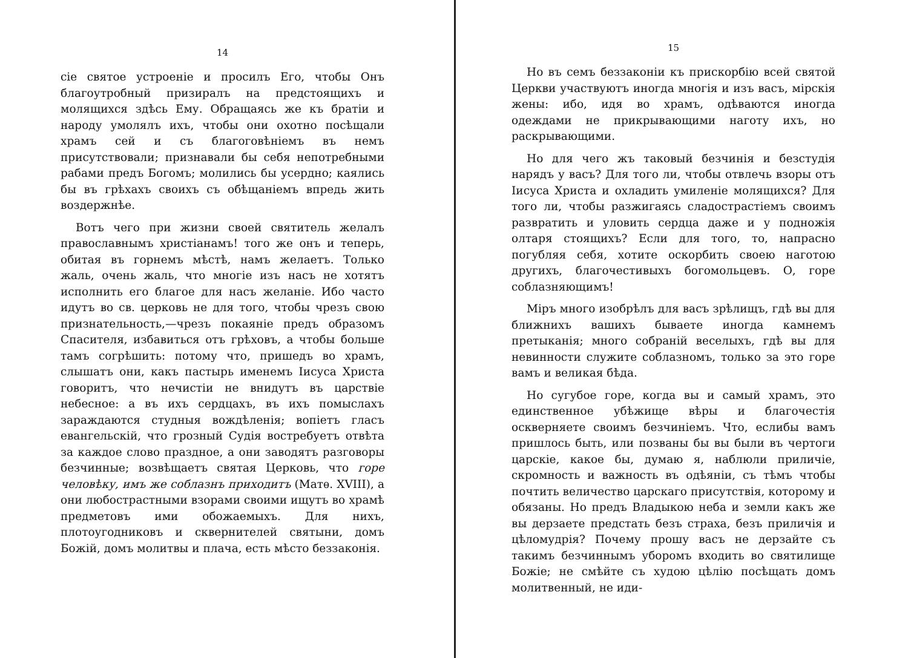14
сіе святое устроеніе и просилъ Его, чтобы Онъ благоутробный призиралъ на предстоящихъ и молящихся здѣсь Ему. Обращаясь же къ братіи и народу умолялъ ихъ, чтобы они охотно посѣщали храмъ сей и съ благоговѣніемъ въ немъ присутствовали; признавали бы себя непотребными рабами предъ Богомъ; молились бы усердно; каялись бы въ грѣхахъ своихъ съ обѣщаніемъ впредь жить воздержнѣе.
Вотъ чего при жизни своей святитель желалъ православнымъ христіанамъ! того же онъ и теперь, обитая въ горнемъ мѣстѣ, намъ желаетъ. Только жаль, очень жаль, что многіе изъ насъ не хотятъ исполнить его благое для насъ желаніе. Ибо часто идутъ во св. церковь не для того, чтобы чрезъ свою признательность,—чрезъ покаяніе предъ образомъ Спасителя, избавиться отъ грѣховъ, а чтобы больше тамъ согрѣшить: потому что, пришедъ во храмъ, слышатъ они, какъ пастырь именемъ Іисуса Христа говоритъ, что нечистіи не внидутъ въ царствіе небесное: а въ ихъ сердцахъ, въ ихъ помыслахъ зараждаются студныя вождѣленія; вопіетъ гласъ евангельскій, что грозный Судія востребуетъ отвѣта за каждое слово праздное, а они заводятъ разговоры безчинные; возвѣщаетъ святая Церковь, что горе человѣку, имъ же соблазнъ приходитъ (Матѳ. XVIII), а они любострастными взорами своими ищутъ во храмѣ предметовъ ими обожаемыхъ. Для нихъ, плотоугодниковъ и сквернителей святыни, домъ Божій, домъ молитвы и плача, есть мѣсто беззаконія.
15
Но въ семъ беззаконіи къ прискорбію всей святой Церкви участвуютъ иногда многія и изъ васъ, мірскія жены: ибо, идя во храмъ, одѣваются иногда одеждами не прикрывающими наготу ихъ, но раскрывающими.
Но для чего жъ таковый безчинія и безстудія нарядъ у васъ? Для того ли, чтобы отвлечь взоры отъ Іисуса Христа и охладить умиленіе молящихся? Для того ли, чтобы разжигаясь сладострастіемъ своимъ развратить и уловить сердца даже и у подножія олтаря стоящихъ? Если для того, то, напрасно погубляя себя, хотите оскорбить своею наготою другихъ, благочестивыхъ богомольцевъ. О, горе соблазняющимъ!
Міръ много изобрѣлъ для васъ зрѣлищъ, гдѣ вы для ближнихъ вашихъ бываете иногда камнемъ претыканія; много собраній веселыхъ, гдѣ вы для невинности служите соблазномъ, только за это горе вамъ и великая бѣда.
Но сугубое горе, когда вы и самый храмъ, это единственное убѣжище вѣры и благочестія оскверняете своимъ безчиніемъ. Что, еслибы вамъ пришлось быть, или позваны бы вы были въ чертоги царскіе, какое бы, думаю я, наблюли приличіе, скромность и важность въ одѣяніи, съ тѣмъ чтобы почтить величество царскаго присутствія, которому и обязаны. Но предъ Владыкою неба и земли какъ же вы дерзаете предстать безъ страха, безъ приличія и цѣломудрія? Почему прошу васъ не дерзайте съ такимъ безчиннымъ уборомъ входить во святилище Божіе; не смѣйте съ худою цѣлію посѣщать домъ молитвенный, не иди-